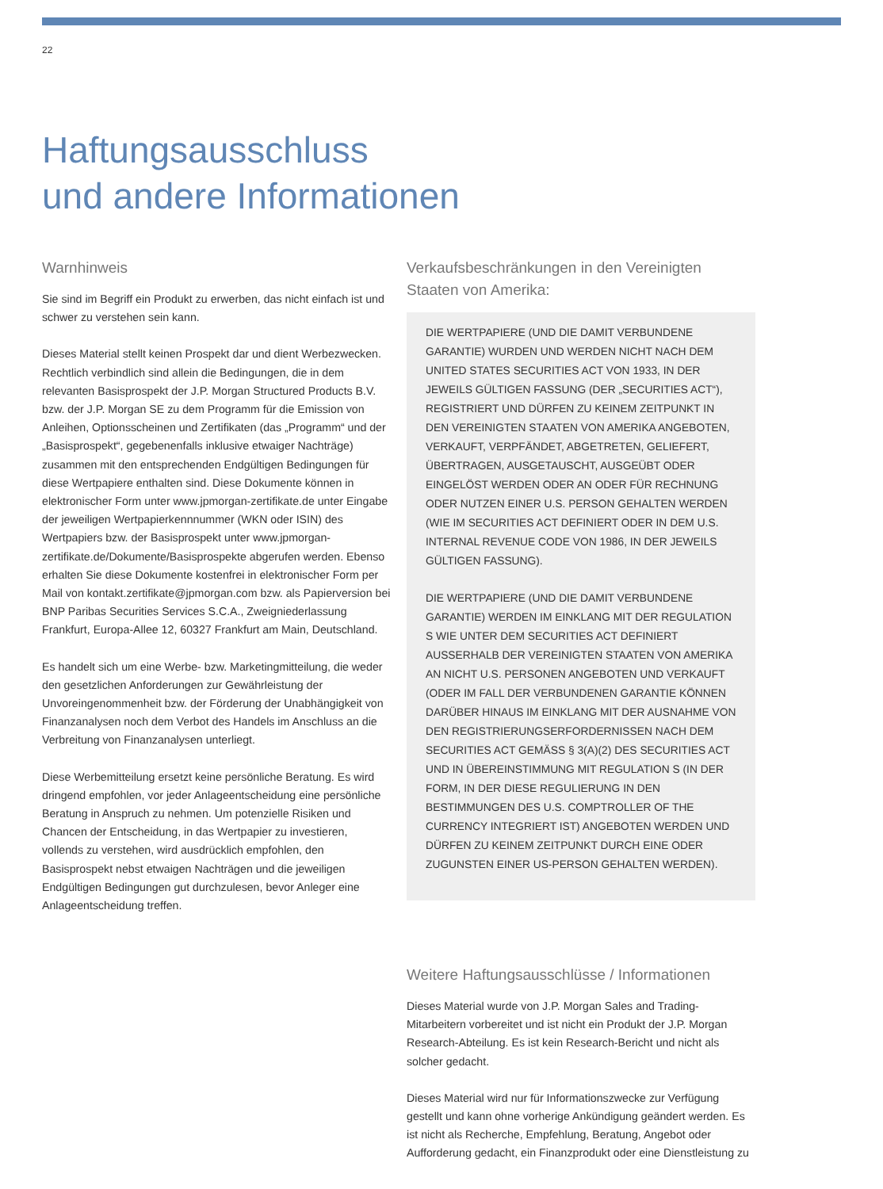22
Haftungsausschluss
und andere Informationen
Warnhinweis
Sie sind im Begriff ein Produkt zu erwerben, das nicht einfach ist und schwer zu verstehen sein kann.
Dieses Material stellt keinen Prospekt dar und dient Werbezwecken. Rechtlich verbindlich sind allein die Bedingungen, die in dem relevanten Basisprospekt der J.P. Morgan Structured Products B.V. bzw. der J.P. Morgan SE zu dem Programm für die Emission von Anleihen, Optionsscheinen und Zertifikaten (das „Programm“ und der „Basisprospekt“, gegebenenfalls inklusive etwaiger Nachträge) zusammen mit den entsprechenden Endgültigen Bedingungen für diese Wertpapiere enthalten sind. Diese Dokumente können in elektronischer Form unter www.jpmorgan-zertifikate.de unter Eingabe der jeweiligen Wertpapierkennnummer (WKN oder ISIN) des Wertpapiers bzw. der Basisprospekt unter www.jpmorgan-zertifikate.de/Dokumente/Basisprospekte abgerufen werden. Ebenso erhalten Sie diese Dokumente kostenfrei in elektronischer Form per Mail von kontakt.zertifikate@jpmorgan.com bzw. als Papierversion bei BNP Paribas Securities Services S.C.A., Zweigniederlassung Frankfurt, Europa-Allee 12, 60327 Frankfurt am Main, Deutschland.
Es handelt sich um eine Werbe- bzw. Marketingmitteilung, die weder den gesetzlichen Anforderungen zur Gewährleistung der Unvoreingenommenheit bzw. der Förderung der Unabhängigkeit von Finanzanalysen noch dem Verbot des Handels im Anschluss an die Verbreitung von Finanzanalysen unterliegt.
Diese Werbemitteilung ersetzt keine persönliche Beratung. Es wird dringend empfohlen, vor jeder Anlageentscheidung eine persönliche Beratung in Anspruch zu nehmen. Um potenzielle Risiken und Chancen der Entscheidung, in das Wertpapier zu investieren, vollends zu verstehen, wird ausdrücklich empfohlen, den Basisprospekt nebst etwaigen Nachträgen und die jeweiligen Endgültigen Bedingungen gut durchzulesen, bevor Anleger eine Anlageentscheidung treffen.
Verkaufsbeschränkungen in den Vereinigten Staaten von Amerika:
DIE WERTPAPIERE (UND DIE DAMIT VERBUNDENE GARANTIE) WURDEN UND WERDEN NICHT NACH DEM UNITED STATES SECURITIES ACT VON 1933, IN DER JEWEILS GÜLTIGEN FASSUNG (DER „SECURITIES ACT“), REGISTRIERT UND DÜRFEN ZU KEINEM ZEITPUNKT IN DEN VEREINIGTEN STAATEN VON AMERIKA ANGEBOTEN, VERKAUFT, VERPFÄNDET, ABGETRETEN, GELIEFERT, ÜBERTRAGEN, AUSGETAUSCHT, AUSGEÜBT ODER EINGELÖST WERDEN ODER AN ODER FÜR RECHNUNG ODER NUTZEN EINER U.S. PERSON GEHALTEN WERDEN (WIE IM SECURITIES ACT DEFINIERT ODER IN DEM U.S. INTERNAL REVENUE CODE VON 1986, IN DER JEWEILS GÜLTIGEN FASSUNG).
DIE WERTPAPIERE (UND DIE DAMIT VERBUNDENE GARANTIE) WERDEN IM EINKLANG MIT DER REGULATION S WIE UNTER DEM SECURITIES ACT DEFINIERT AUSSERHALB DER VEREINIGTEN STAATEN VON AMERIKA AN NICHT U.S. PERSONEN ANGEBOTEN UND VERKAUFT (ODER IM FALL DER VERBUNDENEN GARANTIE KÖNNEN DARÜBER HINAUS IM EINKLANG MIT DER AUSNAHME VON DEN REGISTRIERUNGSERFORDERNISSEN NACH DEM SECURITIES ACT GEMÄSS § 3(A)(2) DES SECURITIES ACT UND IN ÜBEREINSTIMMUNG MIT REGULATION S (IN DER FORM, IN DER DIESE REGULIERUNG IN DEN BESTIMMUNGEN DES U.S. COMPTROLLER OF THE CURRENCY INTEGRIERT IST) ANGEBOTEN WERDEN UND DÜRFEN ZU KEINEM ZEITPUNKT DURCH EINE ODER ZUGUNSTEN EINER US-PERSON GEHALTEN WERDEN).
Weitere Haftungsausschlüsse / Informationen
Dieses Material wurde von J.P. Morgan Sales and Trading-Mitarbeitern vorbereitet und ist nicht ein Produkt der J.P. Morgan Research-Abteilung. Es ist kein Research-Bericht und nicht als solcher gedacht.
Dieses Material wird nur für Informationszwecke zur Verfügung gestellt und kann ohne vorherige Ankündigung geändert werden. Es ist nicht als Recherche, Empfehlung, Beratung, Angebot oder Aufforderung gedacht, ein Finanzprodukt oder eine Dienstleistung zu